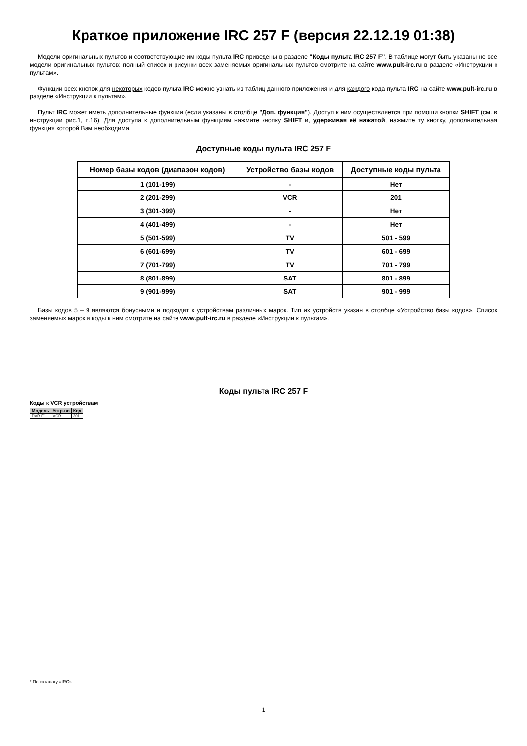Краткое приложение IRC 257 F (версия 22.12.19 01:38)
Модели оригинальных пультов и соответствующие им коды пульта IRC приведены в разделе "Коды пульта IRC 257 F". В таблице могут быть указаны не все модели оригинальных пультов: полный список и рисунки всех заменяемых оригинальных пультов смотрите на сайте www.pult-irc.ru в разделе «Инструкции к пультам».
Функции всех кнопок для некоторых кодов пульта IRC можно узнать из таблиц данного приложения и для каждого кода пульта IRC на сайте www.pult-irc.ru в разделе «Инструкции к пультам».
Пульт IRC может иметь дополнительные функции (если указаны в столбце "Доп. функция"). Доступ к ним осуществляется при помощи кнопки SHIFT (см. в инструкции рис.1, п.16). Для доступа к дополнительным функциям нажмите кнопку SHIFT и, удерживая её нажатой, нажмите ту кнопку, дополнительная функция которой Вам необходима.
Доступные коды пульта IRC 257 F
| Номер базы кодов (диапазон кодов) | Устройство базы кодов | Доступные коды пульта |
| --- | --- | --- |
| 1 (101-199) | - | Нет |
| 2 (201-299) | VCR | 201 |
| 3 (301-399) | - | Нет |
| 4 (401-499) | - | Нет |
| 5 (501-599) | TV | 501 - 599 |
| 6 (601-699) | TV | 601 - 699 |
| 7 (701-799) | TV | 701 - 799 |
| 8 (801-899) | SAT | 801 - 899 |
| 9 (901-999) | SAT | 901 - 999 |
Базы кодов 5 – 9 являются бонусными и подходят к устройствам различных марок. Тип их устройств указан в столбце «Устройство базы кодов». Список заменяемых марок и коды к ним смотрите на сайте www.pult-irc.ru в разделе «Инструкции к пультам».
Коды пульта IRC 257 F
Коды к VCR устройствам
| Модель | Устр-во | Код |
| --- | --- | --- |
| DVR F1 | VCR | 201 |
* По каталогу «IRC»
1